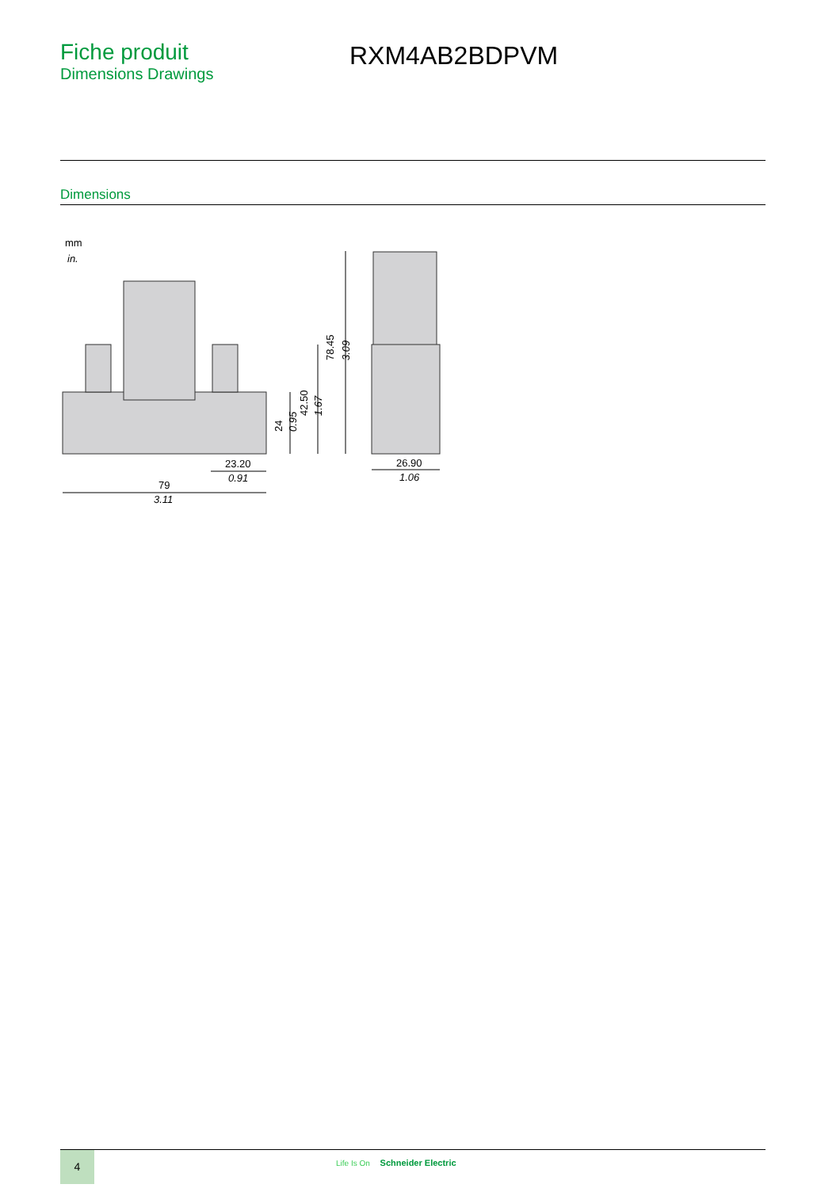Fiche produit
Dimensions Drawings
RXM4AB2BDPVM
Dimensions
mm
in.
78.45
3.09
42.50
1.67
24
0.95
23.20
0.91
79
3.11
26.90
1.06
4 Life Is On Schneider Electric